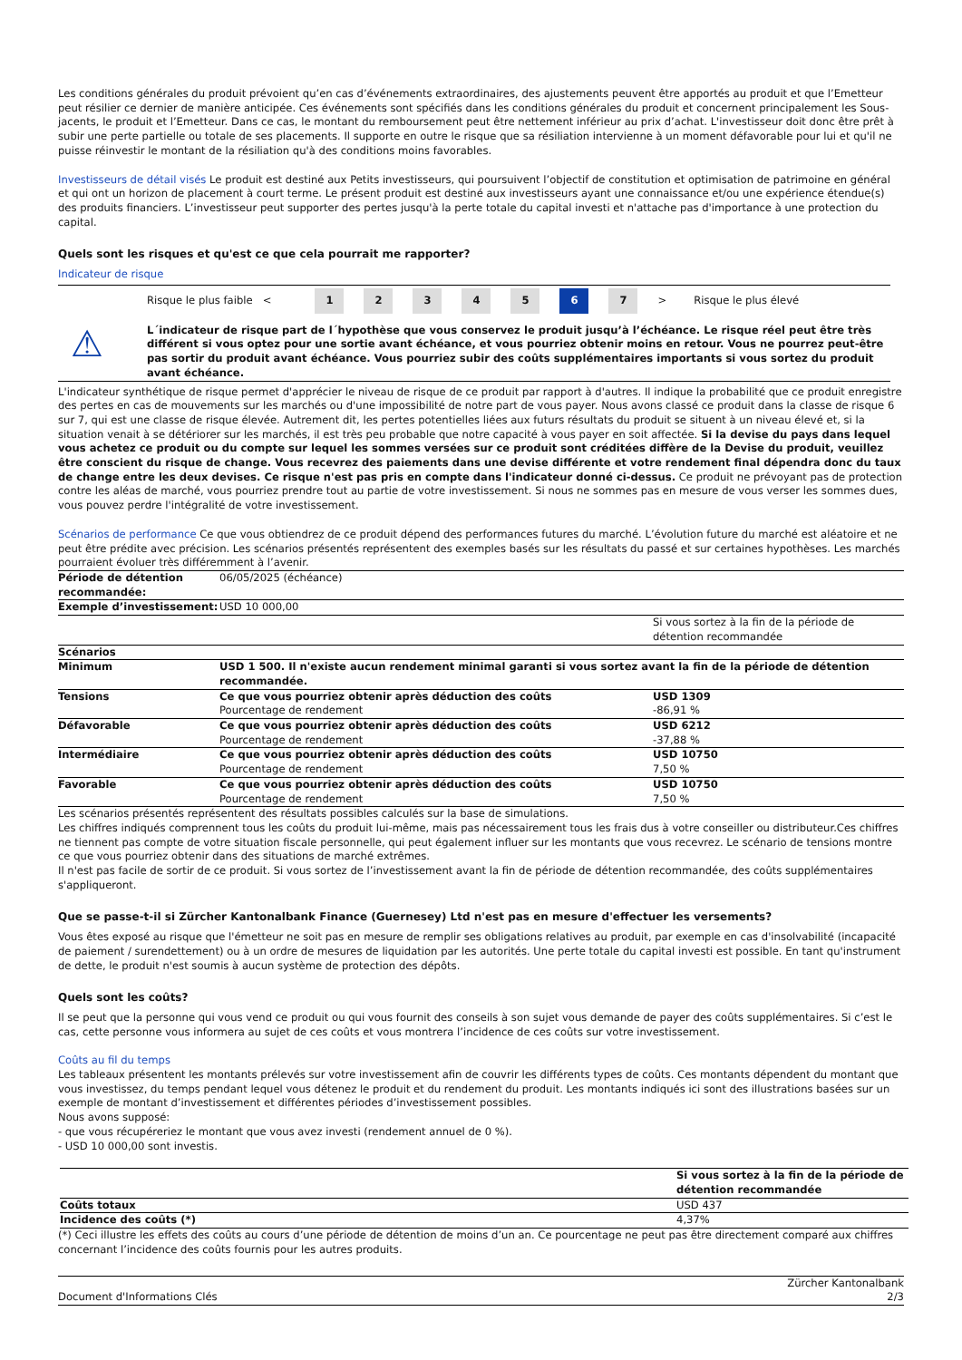Les conditions générales du produit prévoient qu’en cas d’événements extraordinaires, des ajustements peuvent être apportés au produit et que l’Emetteur peut résilier ce dernier de manière anticipée. Ces événements sont spécifiés dans les conditions générales du produit et concernent principalement les Sous-jacents, le produit et l’Emetteur. Dans ce cas, le montant du remboursement peut être nettement inférieur au prix d’achat. L'investisseur doit donc être prêt à subir une perte partielle ou totale de ses placements. Il supporte en outre le risque que sa résiliation intervienne à un moment défavorable pour lui et qu'il ne puisse réinvestir le montant de la résiliation qu'à des conditions moins favorables.
Investisseurs de détail visés Le produit est destiné aux Petits investisseurs, qui poursuivent l’objectif de constitution et optimisation de patrimoine en général et qui ont un horizon de placement à court terme. Le présent produit est destiné aux investisseurs ayant une connaissance et/ou une expérience étendue(s) des produits financiers. L’investisseur peut supporter des pertes jusqu'à la perte totale du capital investi et n'attache pas d'importance à une protection du capital.
Quels sont les risques et qu'est ce que cela pourrait me rapporter?
Indicateur de risque
Risque le plus faible < 12345 6 7 > Risque le plus élevé
⚠
L´indicateur de risque part de l´hypothèse que vous conservez le produit jusqu’à l’échéance. Le risque réel peut être très différent si vous optez pour une sortie avant échéance, et vous pourriez obtenir moins en retour. Vous ne pourrez peut-être pas sortir du produit avant échéance. Vous pourriez subir des coûts supplémentaires importants si vous sortez du produit avant échéance.
L'indicateur synthétique de risque permet d'apprécier le niveau de risque de ce produit par rapport à d'autres. Il indique la probabilité que ce produit enregistre des pertes en cas de mouvements sur les marchés ou d'une impossibilité de notre part de vous payer. Nous avons classé ce produit dans la classe de risque 6 sur 7, qui est une classe de risque élevée. Autrement dit, les pertes potentielles liées aux futurs résultats du produit se situent à un niveau élevé et, si la situation venait à se détériorer sur les marchés, il est très peu probable que notre capacité à vous payer en soit affectée. Si la devise du pays dans lequel vous achetez ce produit ou du compte sur lequel les sommes versées sur ce produit sont créditées diffère de la Devise du produit, veuillez être conscient du risque de change. Vous recevrez des paiements dans une devise différente et votre rendement final dépendra donc du taux de change entre les deux devises. Ce risque n'est pas pris en compte dans l'indicateur donné ci-dessus. Ce produit ne prévoyant pas de protection contre les aléas de marché, vous pourriez prendre tout au partie de votre investissement. Si nous ne sommes pas en mesure de vous verser les sommes dues, vous pouvez perdre l'intégralité de votre investissement.
Scénarios de performance Ce que vous obtiendrez de ce produit dépend des performances futures du marché. L’évolution future du marché est aléatoire et ne peut être prédite avec précision. Les scénarios présentés représentent des exemples basés sur les résultats du passé et sur certaines hypothèses. Les marchés pourraient évoluer très différemment à l’avenir.
| Période de détention recommandée: | 06/05/2025 (échéance) | |
| Exemple d’investissement: | USD 10 000,00 | |
| | | Si vous sortez à la fin de la période de détention recommandée |
| Scénarios | | |
| Minimum | USD 1 500. Il n'existe aucun rendement minimal garanti si vous sortez avant la fin de la période de détention recommandée. | |
| Tensions | Ce que vous pourriez obtenir après déduction des coûts Pourcentage de rendement | USD 1309 -86,91 % |
| Défavorable | Ce que vous pourriez obtenir après déduction des coûts Pourcentage de rendement | USD 6212 -37,88 % |
| Intermédiaire | Ce que vous pourriez obtenir après déduction des coûts Pourcentage de rendement | USD 10750 7,50 % |
| Favorable | Ce que vous pourriez obtenir après déduction des coûts Pourcentage de rendement | USD 10750 7,50 % |
Les scénarios présentés représentent des résultats possibles calculés sur la base de simulations.
Les chiffres indiqués comprennent tous les coûts du produit lui-même, mais pas nécessairement tous les frais dus à votre conseiller ou distributeur.Ces chiffres ne tiennent pas compte de votre situation fiscale personnelle, qui peut également influer sur les montants que vous recevrez. Le scénario de tensions montre ce que vous pourriez obtenir dans des situations de marché extrêmes.
Il n'est pas facile de sortir de ce produit. Si vous sortez de l’investissement avant la fin de période de détention recommandée, des coûts supplémentaires s'appliqueront.
Que se passe-t-il si Zürcher Kantonalbank Finance (Guernesey) Ltd n'est pas en mesure d'effectuer les versements?
Vous êtes exposé au risque que l'émetteur ne soit pas en mesure de remplir ses obligations relatives au produit, par exemple en cas d'insolvabilité (incapacité de paiement / surendettement) ou à un ordre de mesures de liquidation par les autorités. Une perte totale du capital investi est possible. En tant qu'instrument de dette, le produit n'est soumis à aucun système de protection des dépôts.
Quels sont les coûts?
Il se peut que la personne qui vous vend ce produit ou qui vous fournit des conseils à son sujet vous demande de payer des coûts supplémentaires. Si c’est le cas, cette personne vous informera au sujet de ces coûts et vous montrera l’incidence de ces coûts sur votre investissement.
Coûts au fil du temps
Les tableaux présentent les montants prélevés sur votre investissement afin de couvrir les différents types de coûts. Ces montants dépendent du montant que vous investissez, du temps pendant lequel vous détenez le produit et du rendement du produit. Les montants indiqués ici sont des illustrations basées sur un exemple de montant d’investissement et différentes périodes d’investissement possibles.
Nous avons supposé:
- que vous récupéreriez le montant que vous avez investi (rendement annuel de 0 %).
- USD 10 000,00 sont investis.
| | Si vous sortez à la fin de la période de détention recommandée |
| Coûts totaux | USD 437 |
| Incidence des coûts (*) | 4,37% |
(*) Ceci illustre les effets des coûts au cours d’une période de détention de moins d’un an. Ce pourcentage ne peut pas être directement comparé aux chiffres concernant l’incidence des coûts fournis pour les autres produits.
Document d'Informations Clés Zürcher Kantonalbank
2/3